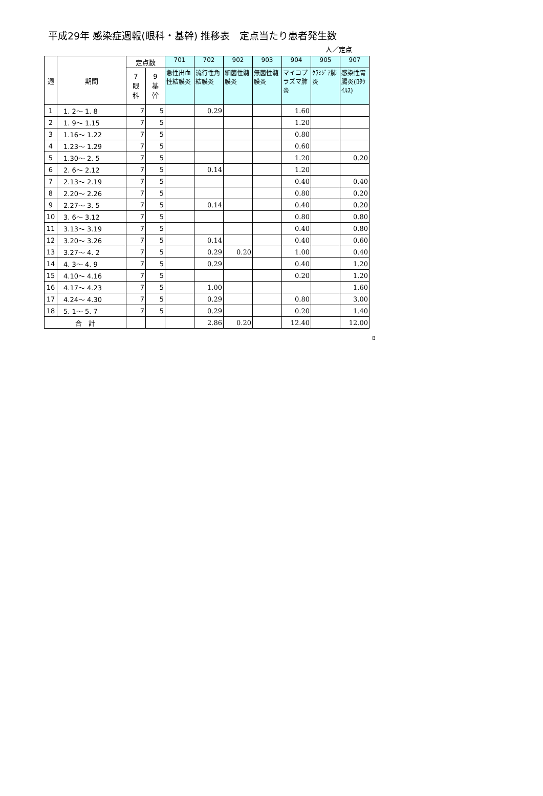平成29年 感染症週報(眼科・基幹) 推移表　定点当たり患者発生数
人／定点
| 週 | 期間 | 定点数 | | 701 | 702 | 902 | 903 | 904 | 905 | 907 |
| --- | --- | --- | --- | --- | --- | --- | --- | --- | --- | --- |
| | | 7 眼 科 | 9 基 幹 | 急性出血性結膜炎 | 流行性角結膜炎 | 細菌性髄膜炎 | 無菌性髄膜炎 | マイコプラズマ肺炎 | ｸﾗﾐｼﾞｱ肺炎 | 感染性胃腸炎(ﾛﾀｳｲﾙｽ) |
| 1 | 1. 2～ 1. 8 | 7 | 5 | | 0.29 | | | 1.60 | | |
| 2 | 1. 9～ 1.15 | 7 | 5 | | | | | 1.20 | | |
| 3 | 1.16～ 1.22 | 7 | 5 | | | | | 0.80 | | |
| 4 | 1.23～ 1.29 | 7 | 5 | | | | | 0.60 | | |
| 5 | 1.30～ 2. 5 | 7 | 5 | | | | | 1.20 | | 0.20 |
| 6 | 2. 6～ 2.12 | 7 | 5 | | 0.14 | | | 1.20 | | |
| 7 | 2.13～ 2.19 | 7 | 5 | | | | | 0.40 | | 0.40 |
| 8 | 2.20～ 2.26 | 7 | 5 | | | | | 0.80 | | 0.20 |
| 9 | 2.27～ 3. 5 | 7 | 5 | | 0.14 | | | 0.40 | | 0.20 |
| 10 | 3. 6～ 3.12 | 7 | 5 | | | | | 0.80 | | 0.80 |
| 11 | 3.13～ 3.19 | 7 | 5 | | | | | 0.40 | | 0.80 |
| 12 | 3.20～ 3.26 | 7 | 5 | | 0.14 | | | 0.40 | | 0.60 |
| 13 | 3.27～ 4. 2 | 7 | 5 | | 0.29 | 0.20 | | 1.00 | | 0.40 |
| 14 | 4. 3～ 4. 9 | 7 | 5 | | 0.29 | | | 0.40 | | 1.20 |
| 15 | 4.10～ 4.16 | 7 | 5 | | | | | 0.20 | | 1.20 |
| 16 | 4.17～ 4.23 | 7 | 5 | | 1.00 | | | | | 1.60 |
| 17 | 4.24～ 4.30 | 7 | 5 | | 0.29 | | | 0.80 | | 3.00 |
| 18 | 5. 1～ 5. 7 | 7 | 5 | | 0.29 | | | 0.20 | | 1.40 |
| 合 計 | | | | | 2.86 | 0.20 | | 12.40 | | 12.00 |
B